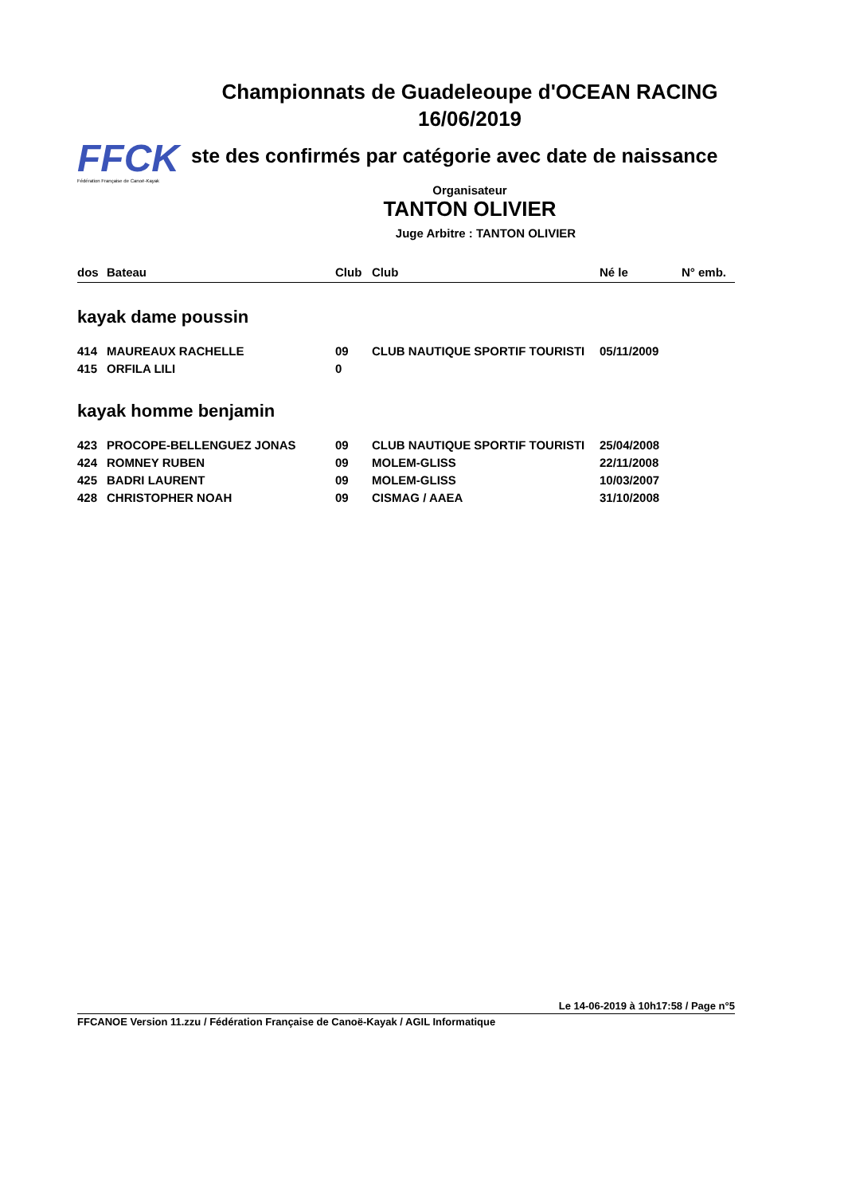Championnats de Guadeleoupe d'OCEAN RACING
16/06/2019
FFCK
Fédération Française de Canoë-Kayak
ste des confirmés par catégorie avec date de naissance
Organisateur
TANTON OLIVIER
Juge Arbitre : TANTON OLIVIER
| dos | Bateau | Club | Club | Né le | N° emb. |
| --- | --- | --- | --- | --- | --- |
| kayak dame poussin | | | | | |
| 414 | MAUREAUX RACHELLE | 09 | CLUB NAUTIQUE SPORTIF TOURISTI | 05/11/2009 | |
| 415 | ORFILA LILI | 0 | | | |
| kayak homme benjamin | | | | | |
| 423 | PROCOPE-BELLENGUEZ JONAS | 09 | CLUB NAUTIQUE SPORTIF TOURISTI | 25/04/2008 | |
| 424 | ROMNEY RUBEN | 09 | MOLEM-GLISS | 22/11/2008 | |
| 425 | BADRI LAURENT | 09 | MOLEM-GLISS | 10/03/2007 | |
| 428 | CHRISTOPHER NOAH | 09 | CISMAG / AAEA | 31/10/2008 | |
Le 14-06-2019 à 10h17:58 / Page n°5
FFCANOE Version 11.zzu / Fédération Française de Canoë-Kayak / AGIL Informatique